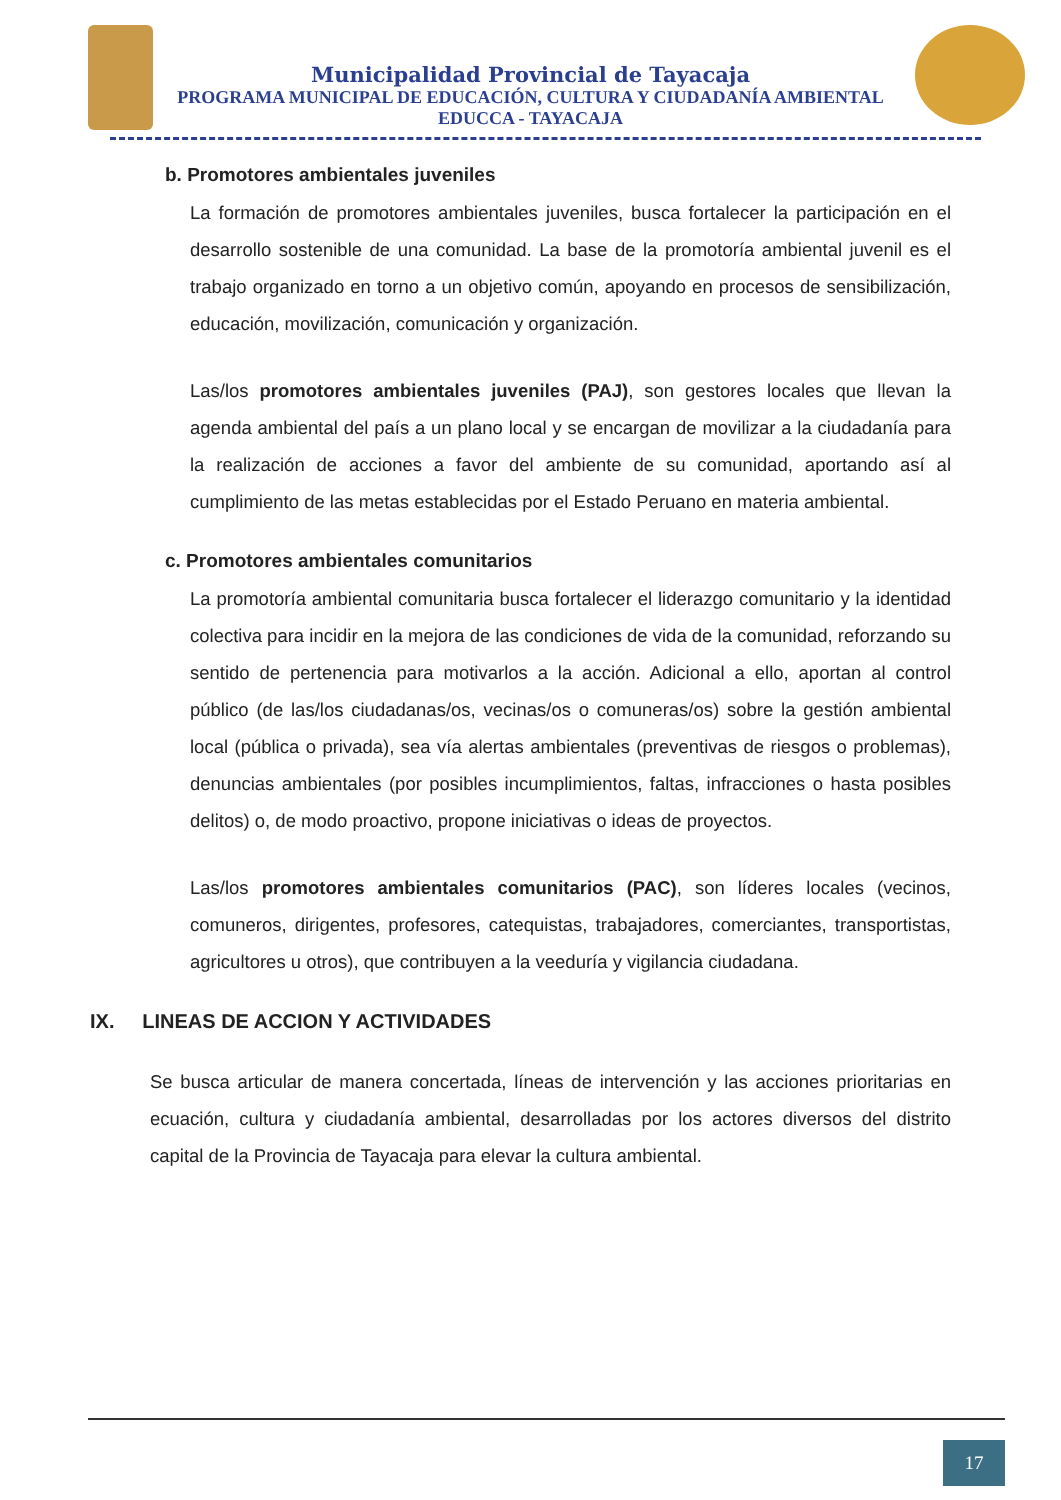Municipalidad Provincial de Tayacaja
PROGRAMA MUNICIPAL DE EDUCACIÓN, CULTURA Y CIUDADANÍA AMBIENTAL
EDUCCA - TAYACAJA
b. Promotores ambientales juveniles
La formación de promotores ambientales juveniles, busca fortalecer la participación en el desarrollo sostenible de una comunidad. La base de la promotoría ambiental juvenil es el trabajo organizado en torno a un objetivo común, apoyando en procesos de sensibilización, educación, movilización, comunicación y organización.
Las/los promotores ambientales juveniles (PAJ), son gestores locales que llevan la agenda ambiental del país a un plano local y se encargan de movilizar a la ciudadanía para la realización de acciones a favor del ambiente de su comunidad, aportando así al cumplimiento de las metas establecidas por el Estado Peruano en materia ambiental.
c. Promotores ambientales comunitarios
La promotoría ambiental comunitaria busca fortalecer el liderazgo comunitario y la identidad colectiva para incidir en la mejora de las condiciones de vida de la comunidad, reforzando su sentido de pertenencia para motivarlos a la acción. Adicional a ello, aportan al control público (de las/los ciudadanas/os, vecinas/os o comuneras/os) sobre la gestión ambiental local (pública o privada), sea vía alertas ambientales (preventivas de riesgos o problemas), denuncias ambientales (por posibles incumplimientos, faltas, infracciones o hasta posibles delitos) o, de modo proactivo, propone iniciativas o ideas de proyectos.
Las/los promotores ambientales comunitarios (PAC), son líderes locales (vecinos, comuneros, dirigentes, profesores, catequistas, trabajadores, comerciantes, transportistas, agricultores u otros), que contribuyen a la veeduría y vigilancia ciudadana.
IX. LINEAS DE ACCION Y ACTIVIDADES
Se busca articular de manera concertada, líneas de intervención y las acciones prioritarias en ecuación, cultura y ciudadanía ambiental, desarrolladas por los actores diversos del distrito capital de la Provincia de Tayacaja para elevar la cultura ambiental.
17